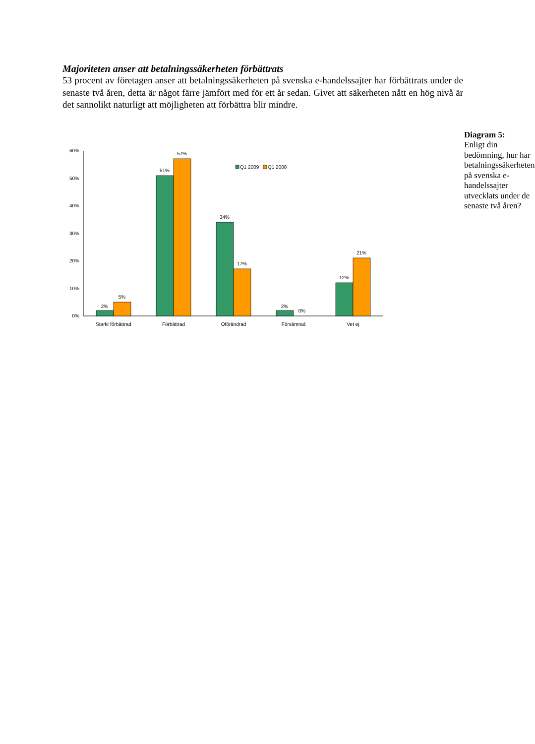Majoriteten anser att betalningssäkerheten förbättrats
53 procent av företagen anser att betalningssäkerheten på svenska e-handelssajter har förbättrats under de senaste två åren, detta är något färre jämfört med för ett år sedan. Givet att säkerheten nått en hög nivå är det sannolikt naturligt att möjligheten att förbättra blir mindre.
60%
50%
40%
30%
20%
10%
0%
2%
5%
51%
57%
34%
17%
2%
0%
12%
21%
Starkt förbättrad
Förbättrad
Oförändrad
Försämrad
Vet ej
Q1 2009
Q1 2008
Diagram 5:
Enligt din bedömning, hur har betalningssäkerheten på svenska e-handelssajter utvecklats under de senaste två åren?